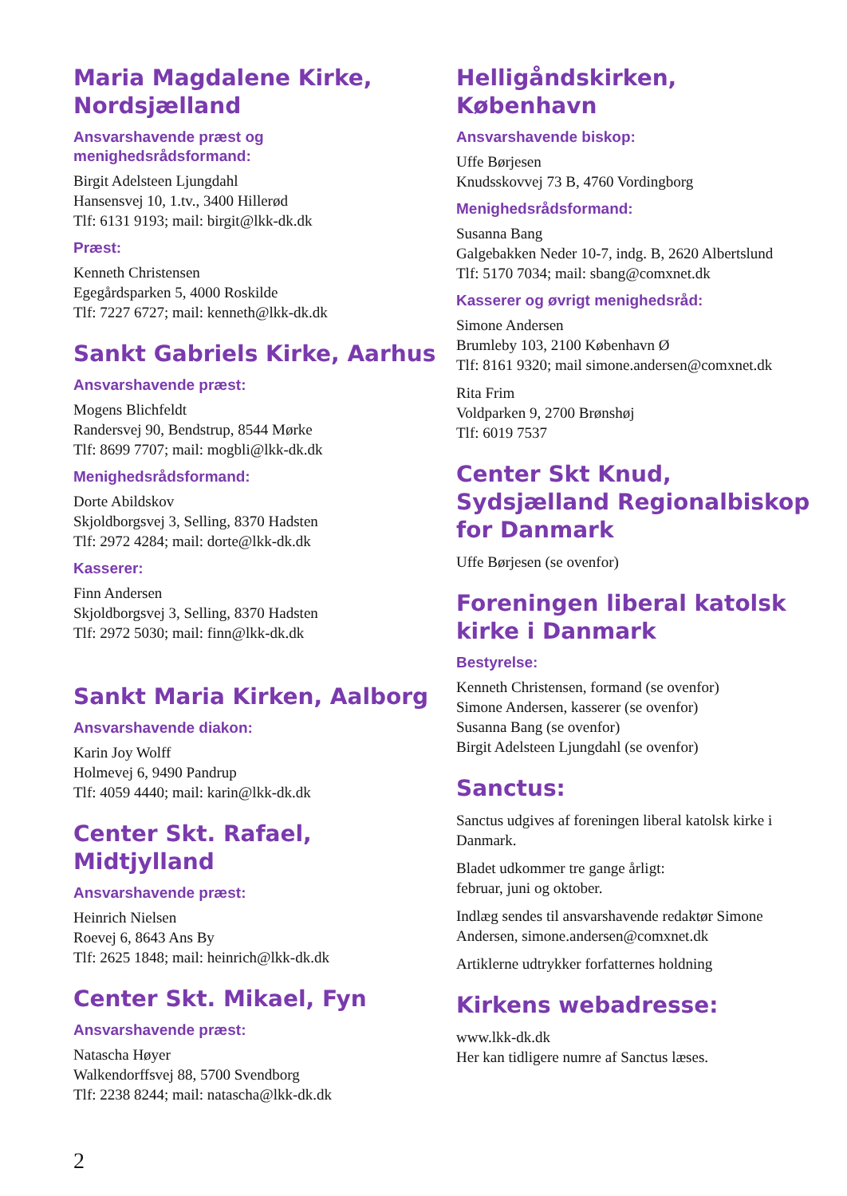Maria Magdalene Kirke, Nordsjælland
Ansvarshavende præst og menighedsrådsformand:
Birgit Adelsteen Ljungdahl
Hansensvej 10, 1.tv., 3400 Hillerød
Tlf: 6131 9193; mail: birgit@lkk-dk.dk
Præst:
Kenneth Christensen
Egegårdsparken 5, 4000 Roskilde
Tlf: 7227 6727; mail: kenneth@lkk-dk.dk
Sankt Gabriels Kirke, Aarhus
Ansvarshavende præst:
Mogens Blichfeldt
Randersvej 90, Bendstrup, 8544 Mørke
Tlf: 8699 7707; mail: mogbli@lkk-dk.dk
Menighedsrådsformand:
Dorte Abildskov
Skjoldborgsvej 3, Selling, 8370 Hadsten
Tlf: 2972 4284; mail: dorte@lkk-dk.dk
Kasserer:
Finn Andersen
Skjoldborgsvej 3, Selling, 8370 Hadsten
Tlf: 2972 5030; mail: finn@lkk-dk.dk
Sankt Maria Kirken, Aalborg
Ansvarshavende diakon:
Karin Joy Wolff
Holmevej 6, 9490 Pandrup
Tlf: 4059 4440; mail: karin@lkk-dk.dk
Center Skt. Rafael, Midtjylland
Ansvarshavende præst:
Heinrich Nielsen
Roevej 6, 8643 Ans By
Tlf: 2625 1848; mail: heinrich@lkk-dk.dk
Center Skt. Mikael, Fyn
Ansvarshavende præst:
Natascha Høyer
Walkendorffsvej 88, 5700 Svendborg
Tlf: 2238 8244; mail: natascha@lkk-dk.dk
Helligåndskirken, København
Ansvarshavende biskop:
Uffe Børjesen
Knudsskovvej 73 B, 4760 Vordingborg
Menighedsrådsformand:
Susanna Bang
Galgebakken Neder 10-7, indg. B, 2620 Albertslund
Tlf: 5170 7034; mail: sbang@comxnet.dk
Kasserer og øvrigt menighedsråd:
Simone Andersen
Brumleby 103, 2100 København Ø
Tlf: 8161 9320; mail simone.andersen@comxnet.dk
Rita Frim
Voldparken 9, 2700 Brønshøj
Tlf: 6019 7537
Center Skt Knud, Sydsjælland Regionalbiskop for Danmark
Uffe Børjesen (se ovenfor)
Foreningen liberal katolsk kirke i Danmark
Bestyrelse:
Kenneth Christensen, formand (se ovenfor)
Simone Andersen, kasserer (se ovenfor)
Susanna Bang (se ovenfor)
Birgit Adelsteen Ljungdahl (se ovenfor)
Sanctus:
Sanctus udgives af foreningen liberal katolsk kirke i Danmark.
Bladet udkommer tre gange årligt:
februar, juni og oktober.
Indlæg sendes til ansvarshavende redaktør Simone Andersen, simone.andersen@comxnet.dk
Artiklerne udtrykker forfatternes holdning
Kirkens webadresse:
www.lkk-dk.dk
Her kan tidligere numre af Sanctus læses.
2